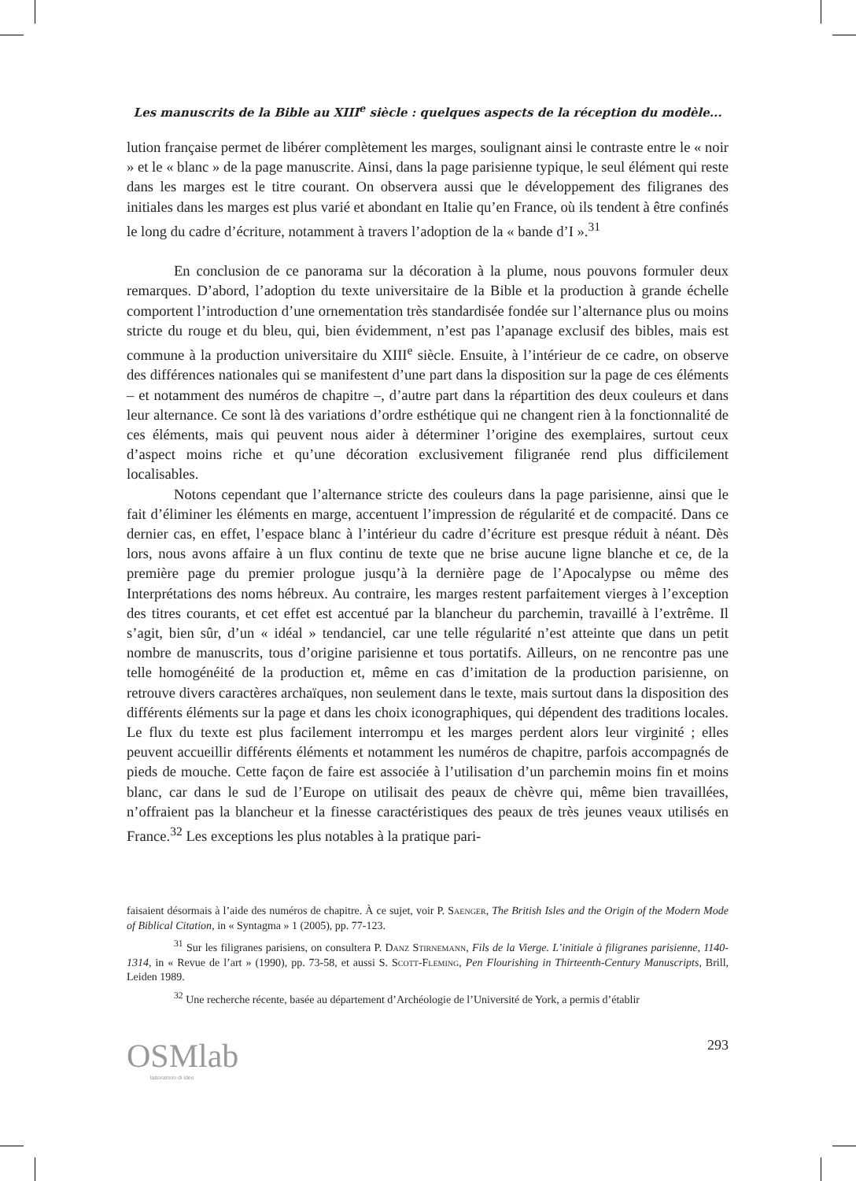Les manuscrits de la Bible au XIII<sup>e</sup> siècle : quelques aspects de la réception du modèle...
lution française permet de libérer complètement les marges, soulignant ainsi le contraste entre le « noir » et le « blanc » de la page manuscrite. Ainsi, dans la page parisienne typique, le seul élément qui reste dans les marges est le titre courant. On observera aussi que le développement des filigranes des initiales dans les marges est plus varié et abondant en Italie qu’en France, où ils tendent à être confinés le long du cadre d’écriture, notamment à travers l’adoption de la « bande d’I ».<sup>31</sup>
En conclusion de ce panorama sur la décoration à la plume, nous pouvons formuler deux remarques. D’abord, l’adoption du texte universitaire de la Bible et la production à grande échelle comportent l’introduction d’une ornementation très standardisée fondée sur l’alternance plus ou moins stricte du rouge et du bleu, qui, bien évidemment, n’est pas l’apanage exclusif des bibles, mais est commune à la production universitaire du XIII<sup>e</sup> siècle. Ensuite, à l’intérieur de ce cadre, on observe des différences nationales qui se manifestent d’une part dans la disposition sur la page de ces éléments – et notamment des numéros de chapitre –, d’autre part dans la répartition des deux couleurs et dans leur alternance. Ce sont là des variations d’ordre esthétique qui ne changent rien à la fonctionnalité de ces éléments, mais qui peuvent nous aider à déterminer l’origine des exemplaires, surtout ceux d’aspect moins riche et qu’une décoration exclusivement filigranée rend plus difficilement localisables.
Notons cependant que l’alternance stricte des couleurs dans la page parisienne, ainsi que le fait d’éliminer les éléments en marge, accentuent l’impression de régularité et de compacité. Dans ce dernier cas, en effet, l’espace blanc à l’intérieur du cadre d’écriture est presque réduit à néant. Dès lors, nous avons affaire à un flux continu de texte que ne brise aucune ligne blanche et ce, de la première page du premier prologue jusqu’à la dernière page de l’Apocalypse ou même des Interprétations des noms hébreux. Au contraire, les marges restent parfaitement vierges à l’exception des titres courants, et cet effet est accentué par la blancheur du parchemin, travaillé à l’extrême. Il s’agit, bien sûr, d’un « idéal » tendanciel, car une telle régularité n’est atteinte que dans un petit nombre de manuscrits, tous d’origine parisienne et tous portatifs. Ailleurs, on ne rencontre pas une telle homogénéité de la production et, même en cas d’imitation de la production parisienne, on retrouve divers caractères archaïques, non seulement dans le texte, mais surtout dans la disposition des différents éléments sur la page et dans les choix iconographiques, qui dépendent des traditions locales. Le flux du texte est plus facilement interrompu et les marges perdent alors leur virginité ; elles peuvent accueillir différents éléments et notamment les numéros de chapitre, parfois accompagnés de pieds de mouche. Cette façon de faire est associée à l’utilisation d’un parchemin moins fin et moins blanc, car dans le sud de l’Europe on utilisait des peaux de chèvre qui, même bien travaillées, n’offraient pas la blancheur et la finesse caractéristiques des peaux de très jeunes veaux utilisés en France.<sup>32</sup> Les exceptions les plus notables à la pratique pari-
faisaient désormais à l’aide des numéros de chapitre. À ce sujet, voir P. Saenger, The British Isles and the Origin of the Modern Mode of Biblical Citation, in « Syntagma » 1 (2005), pp. 77-123.
<sup>31</sup> Sur les filigranes parisiens, on consultera P. Danz Stirnemann, Fils de la Vierge. L’initiale à filigranes parisienne, 1140-1314, in « Revue de l’art » (1990), pp. 73-58, et aussi S. Scott-Fleming, Pen Flourishing in Thirteenth-Century Manuscripts, Brill, Leiden 1989.
<sup>32</sup> Une recherche récente, basée au département d’Archéologie de l’Université de York, a permis d’établir
OSMlab
laboratorio di idee
293